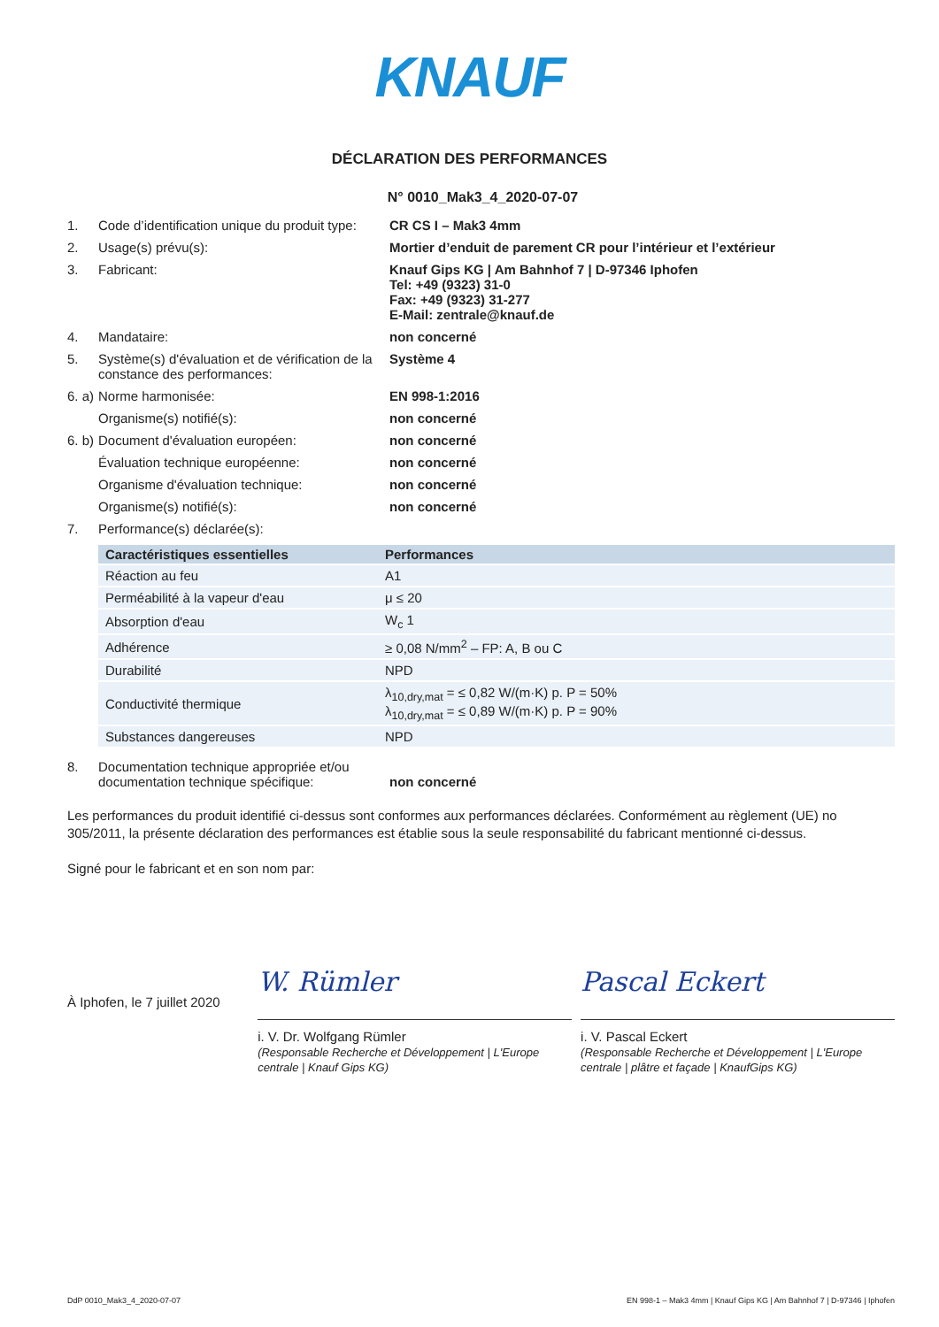KNAUF
DÉCLARATION DES PERFORMANCES
N° 0010_Mak3_4_2020-07-07
1. Code d’identification unique du produit type:
CR CS I – Mak3 4mm
2. Usage(s) prévu(s): Mortier d’enduit de parement CR pour l’intérieur et l’extérieur
3. Fabricant: Knauf Gips KG | Am Bahnhof 7 | D-97346 Iphofen
Tel: +49 (9323) 31-0
Fax: +49 (9323) 31-277
E-Mail: zentrale@knauf.de
4. Mandataire: non concerné
5. Système(s) d'évaluation et de vérification de la constance des performances:
Système 4
6. a)
Norme harmonisée: EN 998-1:2016
Organisme(s) notifié(s): non concerné
6. b)
Document d'évaluation européen: non concerné
Évaluation technique européenne: non concerné
Organisme d'évaluation technique: non concerné
Organisme(s) notifié(s): non concerné
7. Performance(s) déclarée(s):
| Caractéristiques essentielles | Performances |
| --- | --- |
| Réaction au feu | A1 |
| Perméabilité à la vapeur d'eau | μ ≤ 20 |
| Absorption d'eau | W<sub>c</sub> 1 |
| Adhérence | ≥ 0,08 N/mm<sup>2</sup> – FP: A, B ou C |
| Durabilité | NPD |
| Conductivité thermique | λ<sub>10,dry,mat</sub> = ≤ 0,82 W/(m·K) p. P = 50% λ<sub>10,dry,mat</sub> = ≤ 0,89 W/(m·K) p. P = 90% |
| Substances dangereuses | NPD |
8. Documentation technique appropriée et/ou documentation technique spécifique:
non concerné
Les performances du produit identifié ci-dessus sont conformes aux performances déclarées. Conformément au règlement (UE) no 305/2011, la présente déclaration des performances est établie sous la seule responsabilité du fabricant mentionné ci-dessus.
Signé pour le fabricant et en son nom par:
À Iphofen, le 7 juillet 2020
W. Rümler
i. V. Dr. Wolfgang Rümler
(Responsable Recherche et Développement | L'Europe centrale | Knauf Gips KG)
Pascal Eckert
i. V. Pascal Eckert
(Responsable Recherche et Développement | L'Europe centrale | plâtre et façade | KnaufGips KG)
DdP 0010_Mak3_4_2020-07-07 EN 998-1 – Mak3 4mm | Knauf Gips KG | Am Bahnhof 7 | D-97346 | Iphofen